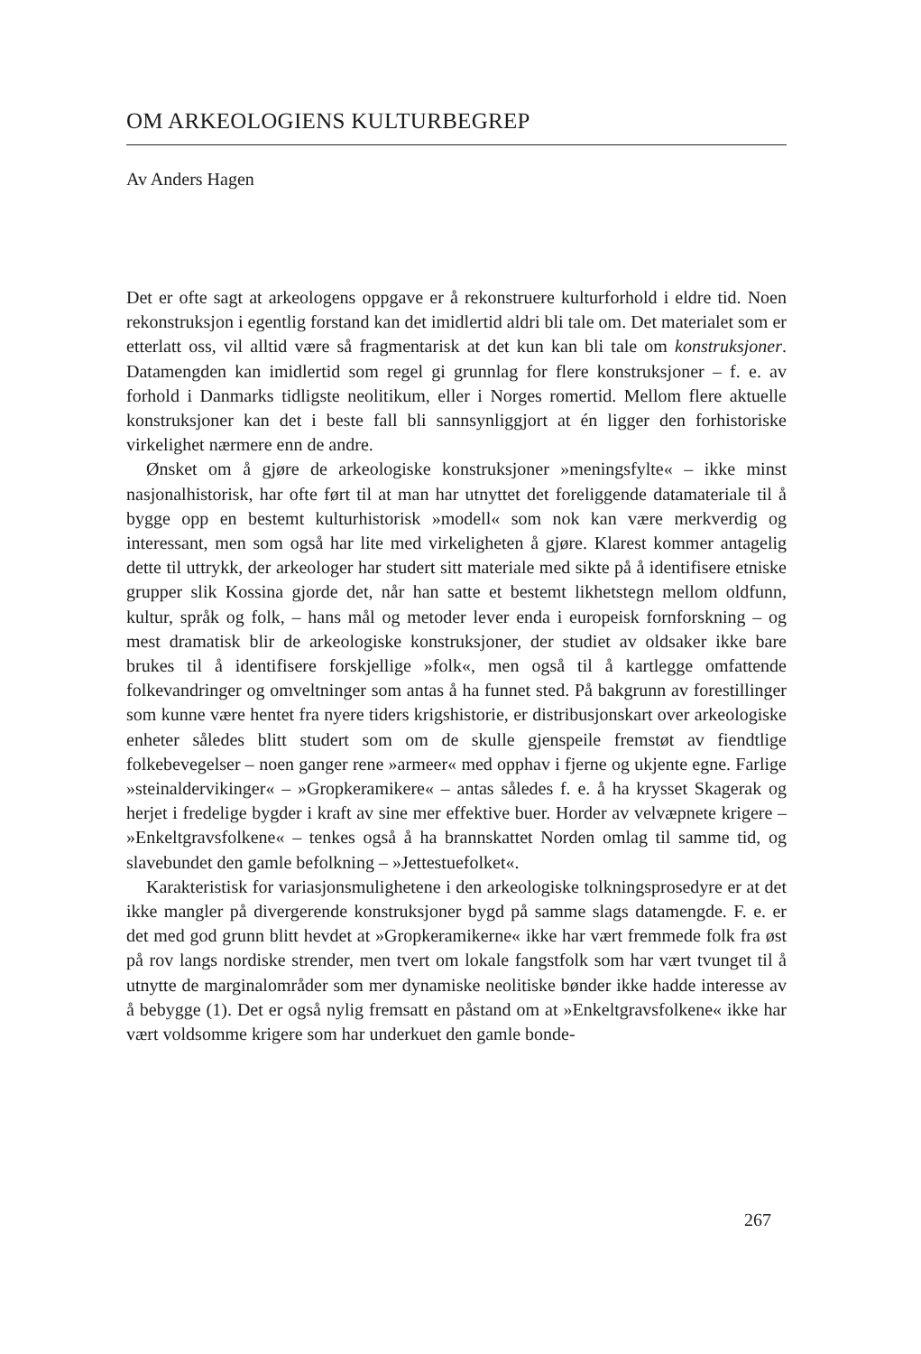OM ARKEOLOGIENS KULTURBEGREP
Av Anders Hagen
Det er ofte sagt at arkeologens oppgave er å rekonstruere kulturforhold i eldre tid. Noen rekonstruksjon i egentlig forstand kan det imidlertid aldri bli tale om. Det materialet som er etterlatt oss, vil alltid være så fragmentarisk at det kun kan bli tale om konstruksjoner. Datamengden kan imidlertid som regel gi grunnlag for flere konstruksjoner – f. e. av forhold i Danmarks tidligste neolitikum, eller i Norges romertid. Mellom flere aktuelle konstruksjoner kan det i beste fall bli sannsynliggjort at én ligger den forhistoriske virkelighet nærmere enn de andre.
Ønsket om å gjøre de arkeologiske konstruksjoner »meningsfylte« – ikke minst nasjonalhistorisk, har ofte ført til at man har utnyttet det foreliggende datamateriale til å bygge opp en bestemt kulturhistorisk »modell« som nok kan være merkverdig og interessant, men som også har lite med virkeligheten å gjøre. Klarest kommer antagelig dette til uttrykk, der arkeologer har studert sitt materiale med sikte på å identifisere etniske grupper slik Kossina gjorde det, når han satte et bestemt likhetstegn mellom oldfunn, kultur, språk og folk, – hans mål og metoder lever enda i europeisk fornforskning – og mest dramatisk blir de arkeologiske konstruksjoner, der studiet av oldsaker ikke bare brukes til å identifisere forskjellige »folk«, men også til å kartlegge omfattende folkevandringer og omveltninger som antas å ha funnet sted. På bakgrunn av forestillinger som kunne være hentet fra nyere tiders krigshistorie, er distribusjonskart over arkeologiske enheter således blitt studert som om de skulle gjenspeile fremstøt av fiendtlige folkebevegelser – noen ganger rene »armeer« med opphav i fjerne og ukjente egne. Farlige »steinaldervikinger« – »Gropkeramikere« – antas således f. e. å ha krysset Skagerak og herjet i fredelige bygder i kraft av sine mer effektive buer. Horder av velvæpnete krigere – »Enkeltgravsfolkene« – tenkes også å ha brannskattet Norden omlag til samme tid, og slavebundet den gamle befolkning – »Jettestuefolket«.
Karakteristisk for variasjonsmulighetene i den arkeologiske tolkningsprosedyre er at det ikke mangler på divergerende konstruksjoner bygd på samme slags datamengde. F. e. er det med god grunn blitt hevdet at »Gropkeramikerne« ikke har vært fremmede folk fra øst på rov langs nordiske strender, men tvert om lokale fangstfolk som har vært tvunget til å utnytte de marginalområder som mer dynamiske neolitiske bønder ikke hadde interesse av å bebygge (1). Det er også nylig fremsatt en påstand om at »Enkeltgravsfolkene« ikke har vært voldsomme krigere som har underkuet den gamle bonde-
267